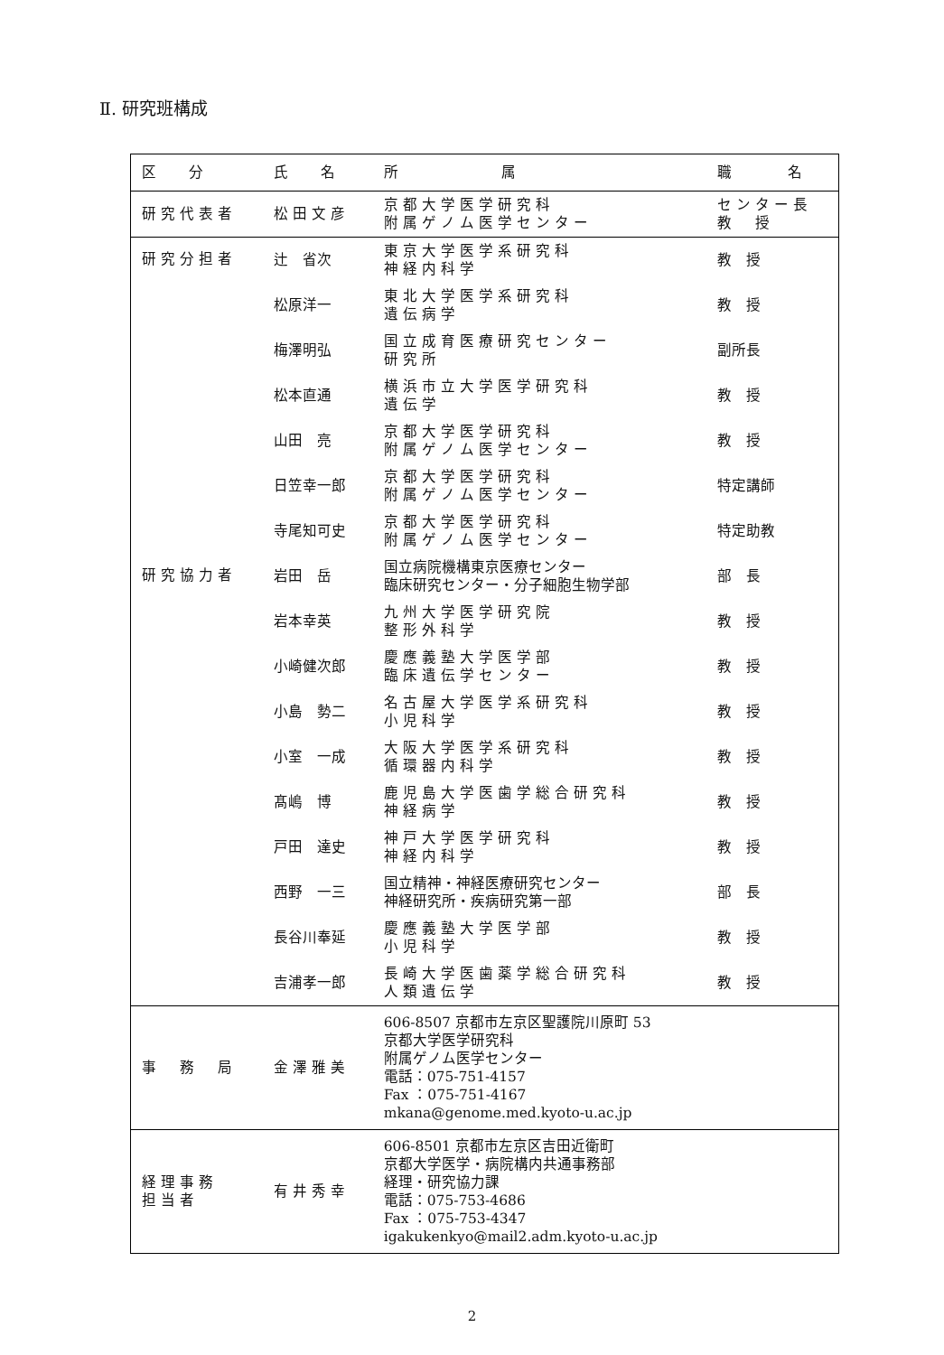Ⅱ. 研究班構成
| 区 分 | 氏 名 | 所 属 | 職 名 |
| --- | --- | --- | --- |
| 研究代表者 | 松田文彦 | 京都大学医学研究科 附属ゲノム医学センター | センター長 教 授 |
| 研究分担者 | 辻 省次 | 東京大学医学系研究科 神経内科学 | 教 授 |
| | 松原洋一 | 東北大学医学系研究科 遺伝病学 | 教 授 |
| | 梅澤明弘 | 国立成育医療研究センター 研究所 | 副所長 |
| | 松本直通 | 横浜市立大学医学研究科 遺伝学 | 教 授 |
| | 山田 亮 | 京都大学医学研究科 附属ゲノム医学センター | 教 授 |
| | 日笠幸一郎 | 京都大学医学研究科 附属ゲノム医学センター | 特定講師 |
| | 寺尾知可史 | 京都大学医学研究科 附属ゲノム医学センター | 特定助教 |
| 研究協力者 | 岩田 岳 | 国立病院機構東京医療センター 臨床研究センター・分子細胞生物学部 | 部 長 |
| | 岩本幸英 | 九州大学医学研究院 整形外科学 | 教 授 |
| | 小崎健次郎 | 慶應義塾大学医学部 臨床遺伝学センター | 教 授 |
| | 小島 勢二 | 名古屋大学医学系研究科 小児科学 | 教 授 |
| | 小室 一成 | 大阪大学医学系研究科 循環器内科学 | 教 授 |
| | 髙嶋 博 | 鹿児島大学医歯学総合研究科 神経病学 | 教 授 |
| | 戸田 達史 | 神戸大学医学研究科 神経内科学 | 教 授 |
| | 西野 一三 | 国立精神・神経医療研究センター 神経研究所・疾病研究第一部 | 部 長 |
| | 長谷川奉延 | 慶應義塾大学医学部 小児科学 | 教 授 |
| | 吉浦孝一郎 | 長崎大学医歯薬学総合研究科 人類遺伝学 | 教 授 |
| 事 務 局 | 金澤雅美 | 606-8507 京都市左京区聖護院川原町 53 京都大学医学研究科 附属ゲノム医学センター 電話：075-751-4157 Fax ：075-751-4167 mkana@genome.med.kyoto-u.ac.jp | |
| 経理事務 担当者 | 有井秀幸 | 606-8501 京都市左京区吉田近衛町 京都大学医学・病院構内共通事務部 経理・研究協力課 電話：075-753-4686 Fax ：075-753-4347 igakukenkyo@mail2.adm.kyoto-u.ac.jp | |
2